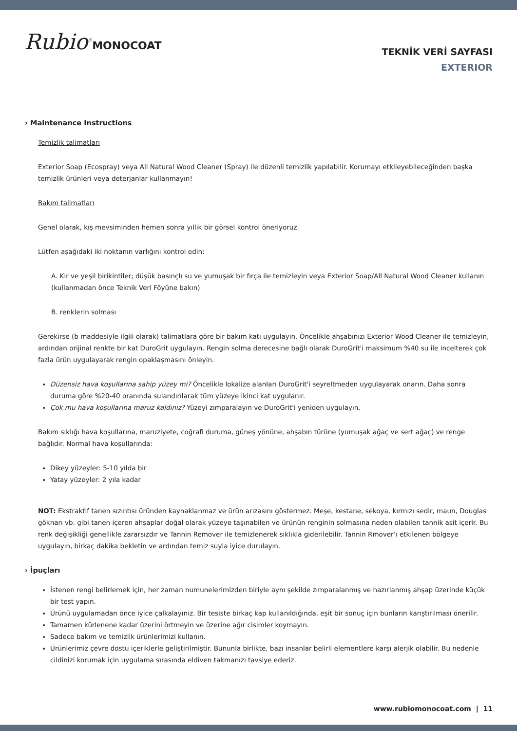Rubio<sup>®</sup>MONOCOAT
TEKNİK VERİ SAYFASI
EXTERIOR
› Maintenance Instructions
Temizlik talimatları
Exterior Soap (Ecospray) veya All Natural Wood Cleaner (Spray) ile düzenli temizlik yapılabilir. Korumayı etkileyebileceğinden başka temizlik ürünleri veya deterjanlar kullanmayın!
Bakım talimatları
Genel olarak, kış mevsiminden hemen sonra yıllık bir görsel kontrol öneriyoruz.
Lütfen aşağıdaki iki noktanın varlığını kontrol edin:
A. Kir ve yeşil birikintiler; düşük basınçlı su ve yumuşak bir fırça ile temizleyin veya Exterior Soap/All Natural Wood Cleaner kullanın (kullanmadan önce Teknik Veri Föyüne bakın)
B. renklerin solması
Gerekirse (b maddesiyle ilgili olarak) talimatlara göre bir bakım katı uygulayın. Öncelikle ahşabınızı Exterior Wood Cleaner ile temizleyin, ardından orijinal renkte bir kat DuroGrit uygulayın. Rengin solma derecesine bağlı olarak DuroGrit'i maksimum %40 su ile incelterek çok fazla ürün uygulayarak rengin opaklaşmasını önleyin.
Düzensiz hava koşullarına sahip yüzey mi? Öncelikle lokalize alanları DuroGrit'i seyreltmeden uygulayarak onarın. Daha sonra duruma göre %20-40 oranında sulandırılarak tüm yüzeye ikinci kat uygulanır.
Çok mu hava koşullarına maruz kaldınız? Yüzeyi zımparalayın ve DuroGrit'i yeniden uygulayın.
Bakım sıklığı hava koşullarına, maruziyete, coğrafi duruma, güneş yönüne, ahşabın türüne (yumuşak ağaç ve sert ağaç) ve renge bağlıdır. Normal hava koşullarında:
Dikey yüzeyler: 5-10 yılda bir
Yatay yüzeyler: 2 yıla kadar
NOT: Ekstraktif tanen sızıntısı üründen kaynaklanmaz ve ürün arızasını göstermez. Meşe, kestane, sekoya, kırmızı sedir, maun, Douglas göknarı vb. gibi tanen içeren ahşaplar doğal olarak yüzeye taşınabilen ve ürünün renginin solmasına neden olabilen tannik asit içerir. Bu renk değişikliği genellikle zararsızdır ve Tannin Remover ile temizlenerek sıklıkla giderilebilir. Tannin Rmover’ı etkilenen bölgeye uygulayın, birkaç dakika bekletin ve ardından temiz suyla iyice durulayın.
› İpuçları
İstenen rengi belirlemek için, her zaman numunelerimizden biriyle aynı şekilde zımparalanmış ve hazırlanmış ahşap üzerinde küçük bir test yapın.
Ürünü uygulamadan önce iyice çalkalayınız. Bir tesiste birkaç kap kullanıldığında, eşit bir sonuç için bunların karıştırılması önerilir.
Tamamen kürlenene kadar üzerini örtmeyin ve üzerine ağır cisimler koymayın.
Sadece bakım ve temizlik ürünlerimizi kullanın.
Ürünlerimiz çevre dostu içeriklerle geliştirilmiştir. Bununla birlikte, bazı insanlar belirli elementlere karşı alerjik olabilir. Bu nedenle cildinizi korumak için uygulama sırasında eldiven takmanızı tavsiye ederiz.
www.rubiomonocoat.com | 11